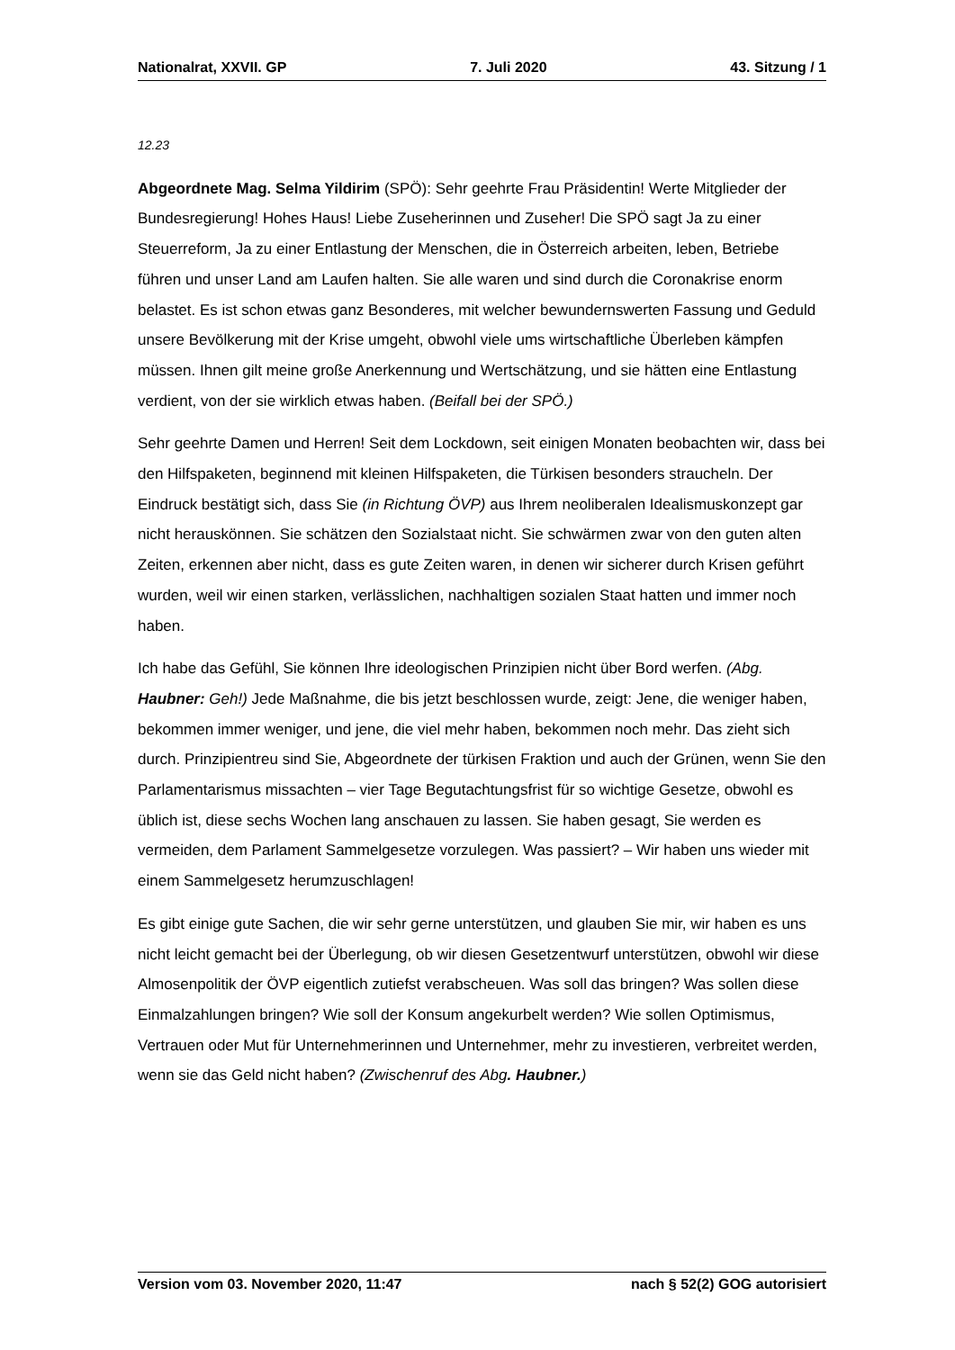Nationalrat, XXVII. GP 7. Juli 2020 43. Sitzung / 1
12.23
Abgeordnete Mag. Selma Yildirim (SPÖ): Sehr geehrte Frau Präsidentin! Werte Mitglieder der Bundesregierung! Hohes Haus! Liebe Zuseherinnen und Zuseher! Die SPÖ sagt Ja zu einer Steuerreform, Ja zu einer Entlastung der Menschen, die in Österreich arbeiten, leben, Betriebe führen und unser Land am Laufen halten. Sie alle waren und sind durch die Coronakrise enorm belastet. Es ist schon etwas ganz Besonderes, mit welcher bewundernswerten Fassung und Geduld unsere Bevölkerung mit der Krise umgeht, obwohl viele ums wirtschaftliche Überleben kämpfen müssen. Ihnen gilt meine große Anerkennung und Wertschätzung, und sie hätten eine Entlastung verdient, von der sie wirklich etwas haben. (Beifall bei der SPÖ.)
Sehr geehrte Damen und Herren! Seit dem Lockdown, seit einigen Monaten beobachten wir, dass bei den Hilfspaketen, beginnend mit kleinen Hilfspaketen, die Türkisen besonders straucheln. Der Eindruck bestätigt sich, dass Sie (in Richtung ÖVP) aus Ihrem neoliberalen Idealismuskonzept gar nicht herauskönnen. Sie schätzen den Sozialstaat nicht. Sie schwärmen zwar von den guten alten Zeiten, erkennen aber nicht, dass es gute Zeiten waren, in denen wir sicherer durch Krisen geführt wurden, weil wir einen starken, verlässlichen, nachhaltigen sozialen Staat hatten und immer noch haben.
Ich habe das Gefühl, Sie können Ihre ideologischen Prinzipien nicht über Bord werfen. (Abg. Haubner: Geh!) Jede Maßnahme, die bis jetzt beschlossen wurde, zeigt: Jene, die weniger haben, bekommen immer weniger, und jene, die viel mehr haben, bekommen noch mehr. Das zieht sich durch. Prinzipientreu sind Sie, Abgeordnete der türkisen Fraktion und auch der Grünen, wenn Sie den Parlamentarismus missachten – vier Tage Begutachtungsfrist für so wichtige Gesetze, obwohl es üblich ist, diese sechs Wochen lang anschauen zu lassen. Sie haben gesagt, Sie werden es vermeiden, dem Parlament Sammelgesetze vorzulegen. Was passiert? – Wir haben uns wieder mit einem Sammelgesetz herumzuschlagen!
Es gibt einige gute Sachen, die wir sehr gerne unterstützen, und glauben Sie mir, wir haben es uns nicht leicht gemacht bei der Überlegung, ob wir diesen Gesetzentwurf unterstützen, obwohl wir diese Almosenpolitik der ÖVP eigentlich zutiefst verabscheuen. Was soll das bringen? Was sollen diese Einmalzahlungen bringen? Wie soll der Konsum angekurbelt werden? Wie sollen Optimismus, Vertrauen oder Mut für Unternehmerinnen und Unternehmer, mehr zu investieren, verbreitet werden, wenn sie das Geld nicht haben? (Zwischenruf des Abg. Haubner.)
Version vom 03. November 2020, 11:47 nach § 52(2) GOG autorisiert